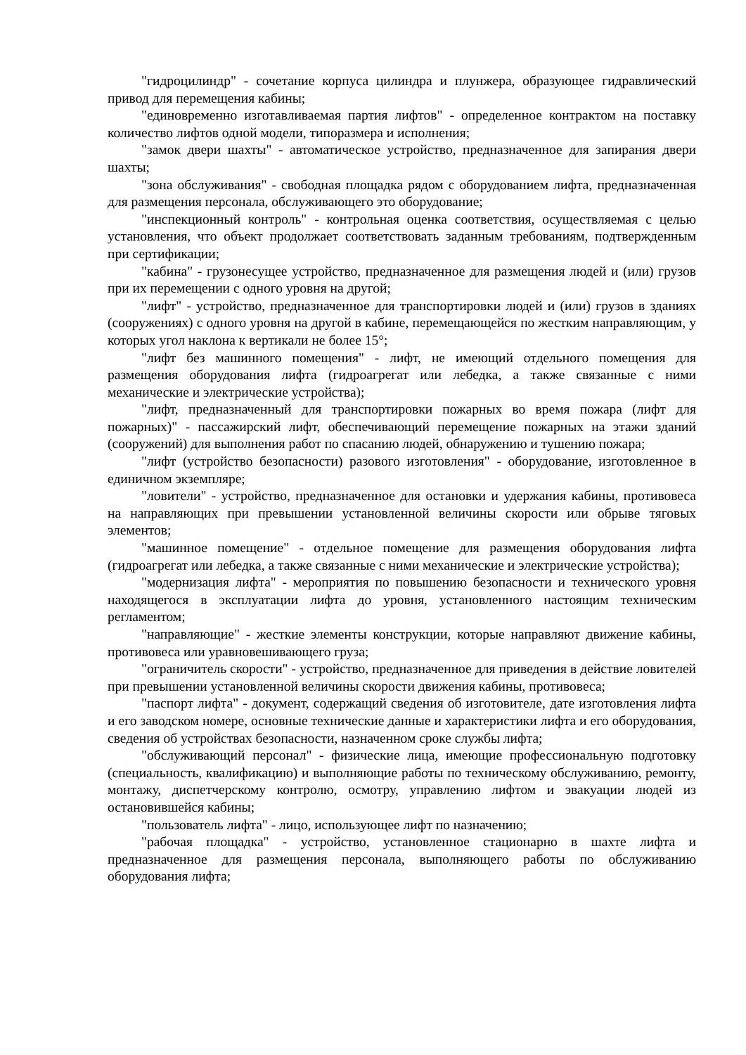"гидроцилиндр" - сочетание корпуса цилиндра и плунжера, образующее гидравлический привод для перемещения кабины;
"единовременно изготавливаемая партия лифтов" - определенное контрактом на поставку количество лифтов одной модели, типоразмера и исполнения;
"замок двери шахты" - автоматическое устройство, предназначенное для запирания двери шахты;
"зона обслуживания" - свободная площадка рядом с оборудованием лифта, предназначенная для размещения персонала, обслуживающего это оборудование;
"инспекционный контроль" - контрольная оценка соответствия, осуществляемая с целью установления, что объект продолжает соответствовать заданным требованиям, подтвержденным при сертификации;
"кабина" - грузонесущее устройство, предназначенное для размещения людей и (или) грузов при их перемещении с одного уровня на другой;
"лифт" - устройство, предназначенное для транспортировки людей и (или) грузов в зданиях (сооружениях) с одного уровня на другой в кабине, перемещающейся по жестким направляющим, у которых угол наклона к вертикали не более 15°;
"лифт без машинного помещения" - лифт, не имеющий отдельного помещения для размещения оборудования лифта (гидроагрегат или лебедка, а также связанные с ними механические и электрические устройства);
"лифт, предназначенный для транспортировки пожарных во время пожара (лифт для пожарных)" - пассажирский лифт, обеспечивающий перемещение пожарных на этажи зданий (сооружений) для выполнения работ по спасанию людей, обнаружению и тушению пожара;
"лифт (устройство безопасности) разового изготовления" - оборудование, изготовленное в единичном экземпляре;
"ловители" - устройство, предназначенное для остановки и удержания кабины, противовеса на направляющих при превышении установленной величины скорости или обрыве тяговых элементов;
"машинное помещение" - отдельное помещение для размещения оборудования лифта (гидроагрегат или лебедка, а также связанные с ними механические и электрические устройства);
"модернизация лифта" - мероприятия по повышению безопасности и технического уровня находящегося в эксплуатации лифта до уровня, установленного настоящим техническим регламентом;
"направляющие" - жесткие элементы конструкции, которые направляют движение кабины, противовеса или уравновешивающего груза;
"ограничитель скорости" - устройство, предназначенное для приведения в действие ловителей при превышении установленной величины скорости движения кабины, противовеса;
"паспорт лифта" - документ, содержащий сведения об изготовителе, дате изготовления лифта и его заводском номере, основные технические данные и характеристики лифта и его оборудования, сведения об устройствах безопасности, назначенном сроке службы лифта;
"обслуживающий персонал" - физические лица, имеющие профессиональную подготовку (специальность, квалификацию) и выполняющие работы по техническому обслуживанию, ремонту, монтажу, диспетчерскому контролю, осмотру, управлению лифтом и эвакуации людей из остановившейся кабины;
"пользователь лифта" - лицо, использующее лифт по назначению;
"рабочая площадка" - устройство, установленное стационарно в шахте лифта и предназначенное для размещения персонала, выполняющего работы по обслуживанию оборудования лифта;